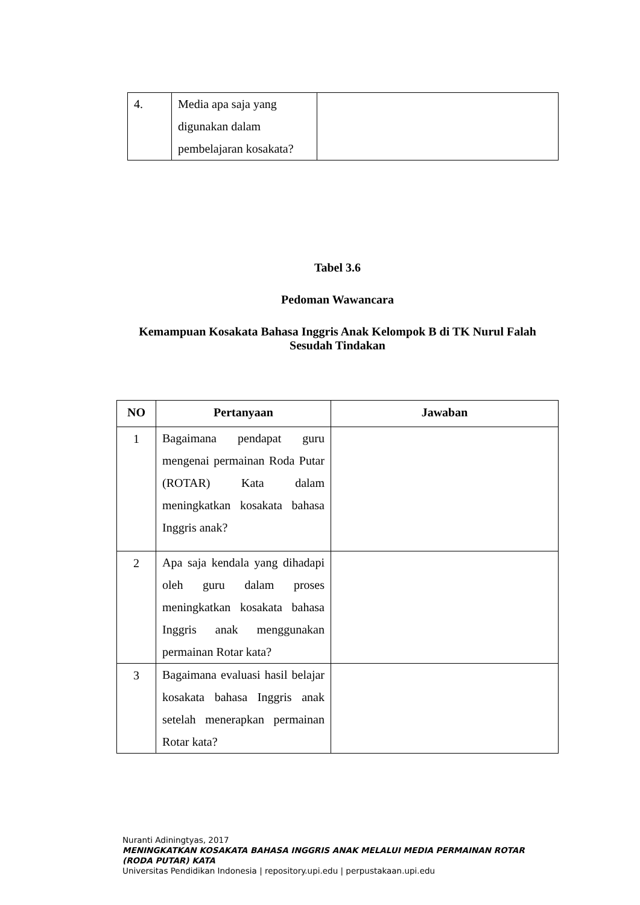| 4. | Media apa saja yang digunakan dalam pembelajaran kosakata? | |
Tabel 3.6
Pedoman Wawancara
Kemampuan Kosakata Bahasa Inggris Anak Kelompok B di TK Nurul Falah
Sesudah Tindakan
| NO | Pertanyaan | Jawaban |
| --- | --- | --- |
| 1 | Bagaimana pendapat guru mengenai permainan Roda Putar (ROTAR) Kata dalam meningkatkan kosakata bahasa Inggris anak? | |
| 2 | Apa saja kendala yang dihadapi oleh guru dalam proses meningkatkan kosakata bahasa Inggris anak menggunakan permainan Rotar kata? | |
| 3 | Bagaimana evaluasi hasil belajar kosakata bahasa Inggris anak setelah menerapkan permainan Rotar kata? | |
Nuranti Adiningtyas, 2017
MENINGKATKAN KOSAKATA BAHASA INGGRIS ANAK MELALUI MEDIA PERMAINAN ROTAR (RODA PUTAR) KATA
Universitas Pendidikan Indonesia | repository.upi.edu | perpustakaan.upi.edu